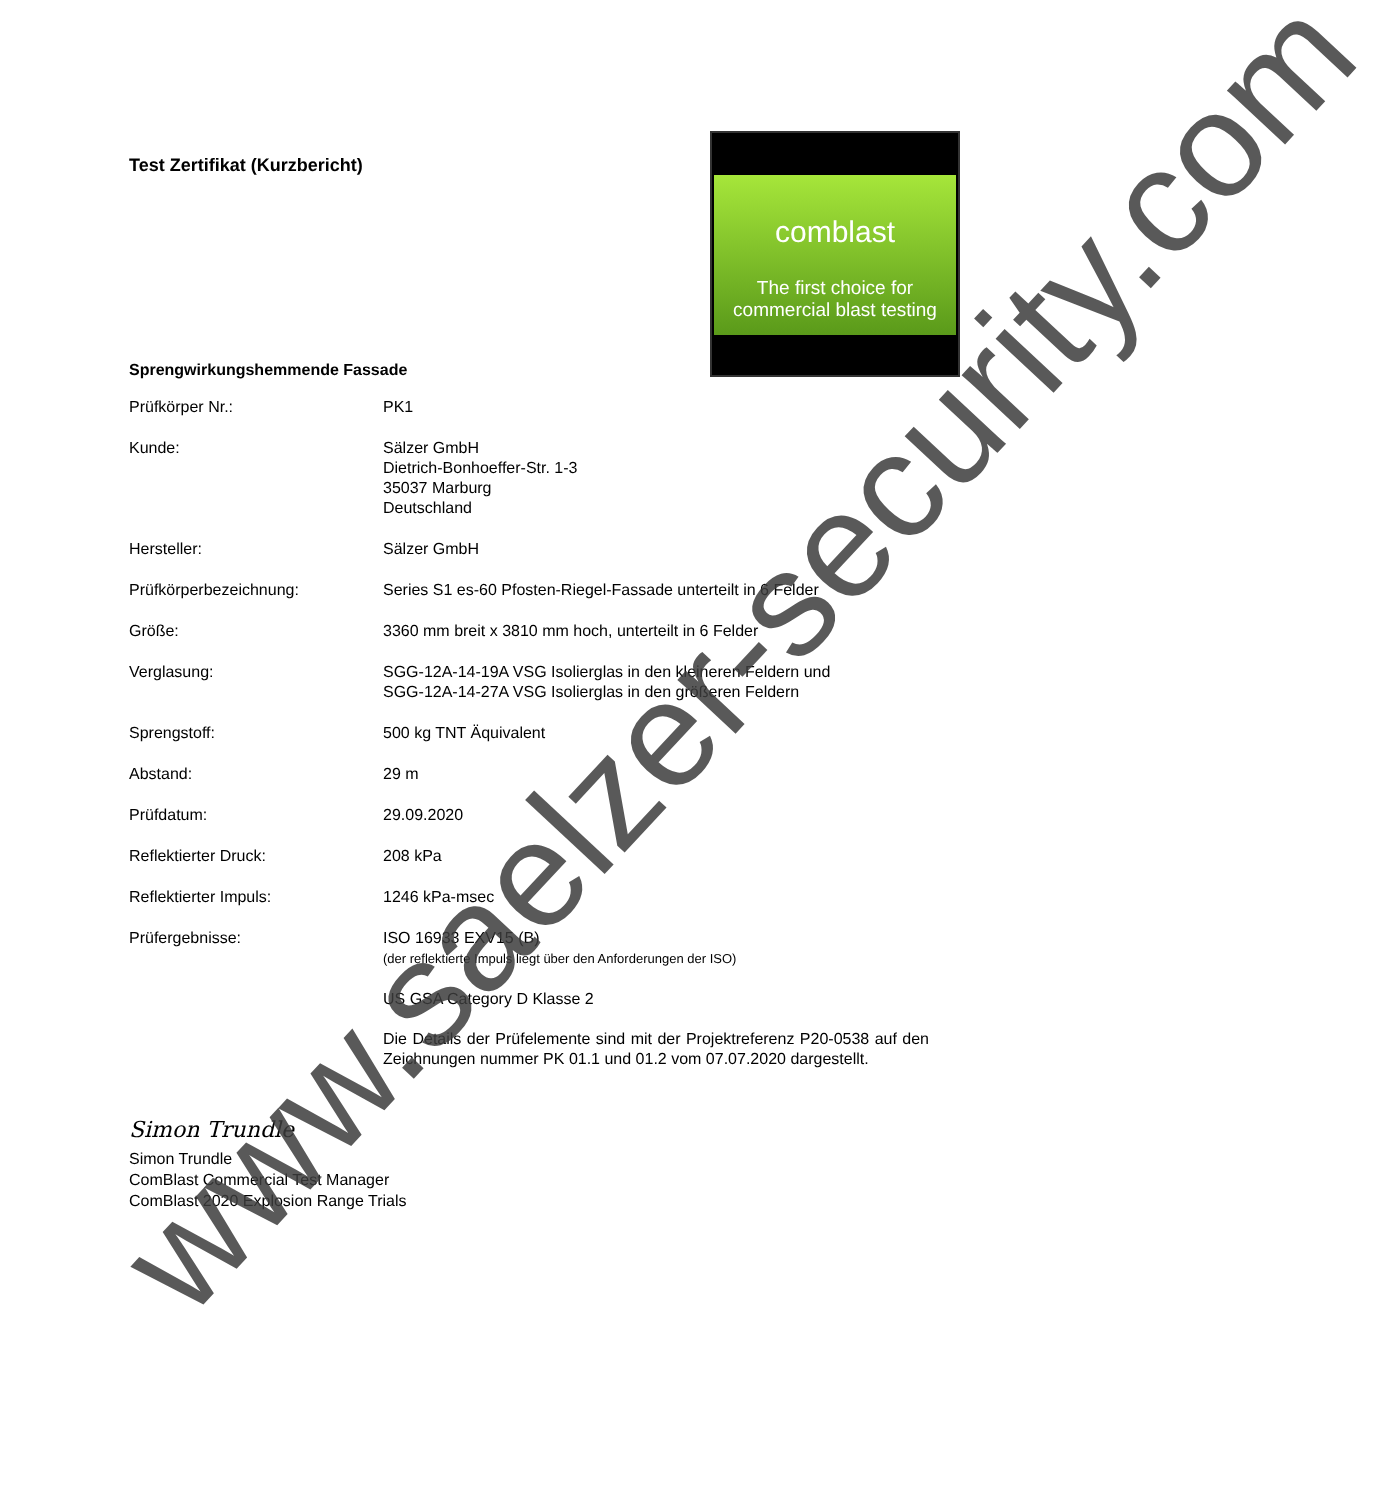comblast
The first choice for
commercial blast testing
Test Zertifikat (Kurzbericht)
Sprengwirkungshemmende Fassade
Prüfkörper Nr.: PK1
Kunde: Sälzer GmbH
Dietrich-Bonhoeffer-Str. 1-3
35037 Marburg
Deutschland
Hersteller: Sälzer GmbH
Prüfkörperbezeichnung: Series S1 es-60 Pfosten-Riegel-Fassade unterteilt in 6 Felder
Größe: 3360 mm breit x 3810 mm hoch, unterteilt in 6 Felder
Verglasung: SGG-12A-14-19A VSG Isolierglas in den kleineren Feldern und
SGG-12A-14-27A VSG Isolierglas in den größeren Feldern
Sprengstoff: 500 kg TNT Äquivalent
Abstand: 29 m
Prüfdatum: 29.09.2020
Reflektierter Druck: 208 kPa
Reflektierter Impuls: 1246 kPa-msec
Prüfergebnisse: ISO 16933 EXV15 (B)
(der reflektierte Impuls liegt über den Anforderungen der ISO)
US GSA Category D Klasse 2
Die Details der Prüfelemente sind mit der Projektreferenz P20-0538 auf den Zeichnungen nummer PK 01.1 und 01.2 vom 07.07.2020 dargestellt.
Simon Trundle
Simon Trundle
ComBlast Commercial Test Manager
ComBlast 2020 Explosion Range Trials
www.saelzer-security.com